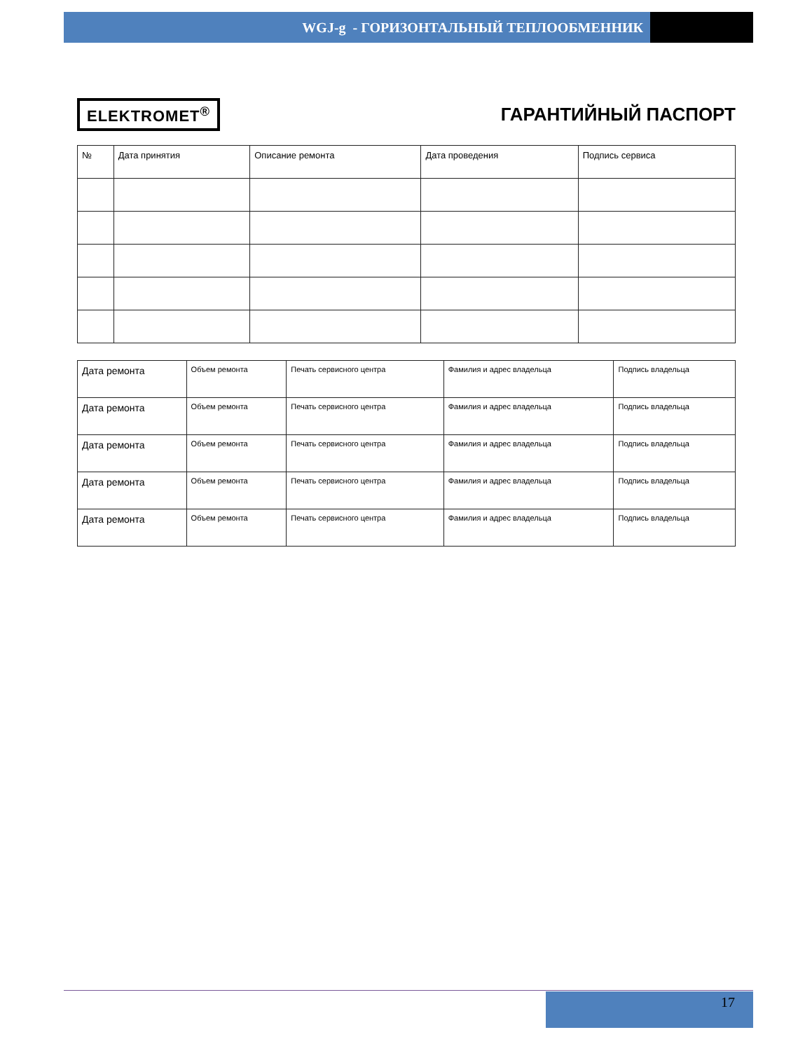WGJ-g - ГОРИЗОНТАЛЬНЫЙ ТЕПЛООБМЕННИК
ELEKTROMET<sup>®</sup>
ГАРАНТИЙНЫЙ ПАСПОРТ
| № | Дата принятия | Описание ремонта | Дата проведения | Подпись сервиса |
| --- | --- | --- | --- | --- |
| Дата ремонта | Объем ремонта | Печать сервисного центра | Фамилия и адрес владельца | Подпись владельца |
| Дата ремонта | Объем ремонта | Печать сервисного центра | Фамилия и адрес владельца | Подпись владельца |
| Дата ремонта | Объем ремонта | Печать сервисного центра | Фамилия и адрес владельца | Подпись владельца |
| Дата ремонта | Объем ремонта | Печать сервисного центра | Фамилия и адрес владельца | Подпись владельца |
| Дата ремонта | Объем ремонта | Печать сервисного центра | Фамилия и адрес владельца | Подпись владельца |
17